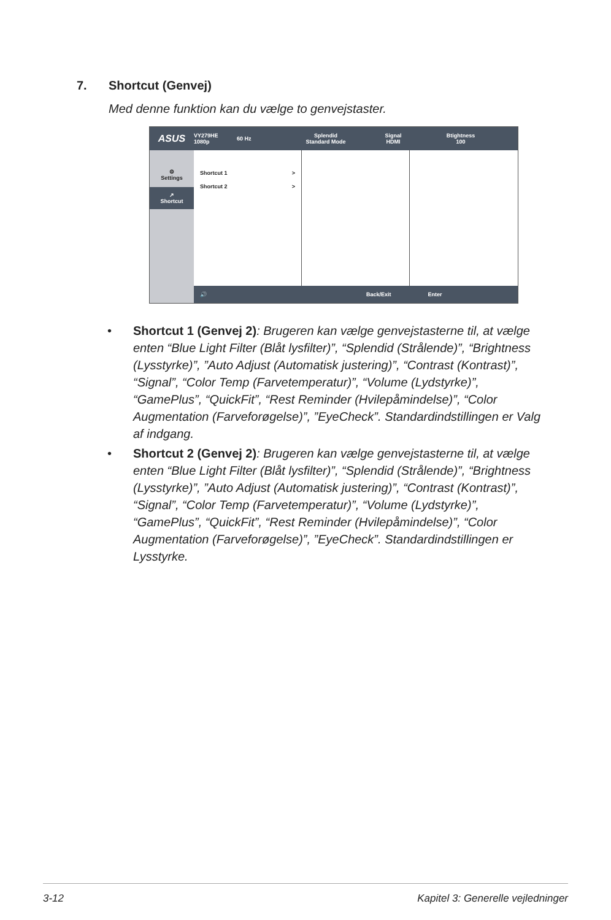7. Shortcut (Genvej)
Med denne funktion kan du vælge to genvejstaster.
ASUS
VY279HE
1080p
60 Hz
Splendid
Standard Mode
Signal
HDMI
Btightness
100
⚙
Settings
↗
Shortcut
Shortcut 1 >
Shortcut 2 >
🔊 Back/Exit Enter
• Shortcut 1 (Genvej 2): Brugeren kan vælge genvejstasterne til, at vælge enten “Blue Light Filter (Blåt lysfilter)”, “Splendid (Strålende)”, “Brightness (Lysstyrke)”, ”Auto Adjust (Automatisk justering)”, “Contrast (Kontrast)”, “Signal”, “Color Temp (Farvetemperatur)”, “Volume (Lydstyrke)”, “GamePlus”, “QuickFit”, “Rest Reminder (Hvilepåmindelse)”, “Color Augmentation (Farveforøgelse)”, ”EyeCheck”. Standardindstillingen er Valg af indgang.
• Shortcut 2 (Genvej 2): Brugeren kan vælge genvejstasterne til, at vælge enten “Blue Light Filter (Blåt lysfilter)”, “Splendid (Strålende)”, “Brightness (Lysstyrke)”, ”Auto Adjust (Automatisk justering)”, “Contrast (Kontrast)”, “Signal”, “Color Temp (Farvetemperatur)”, “Volume (Lydstyrke)”, “GamePlus”, “QuickFit”, “Rest Reminder (Hvilepåmindelse)”, “Color Augmentation (Farveforøgelse)”, ”EyeCheck”. Standardindstillingen er Lysstyrke.
3-12 Kapitel 3: Generelle vejledninger